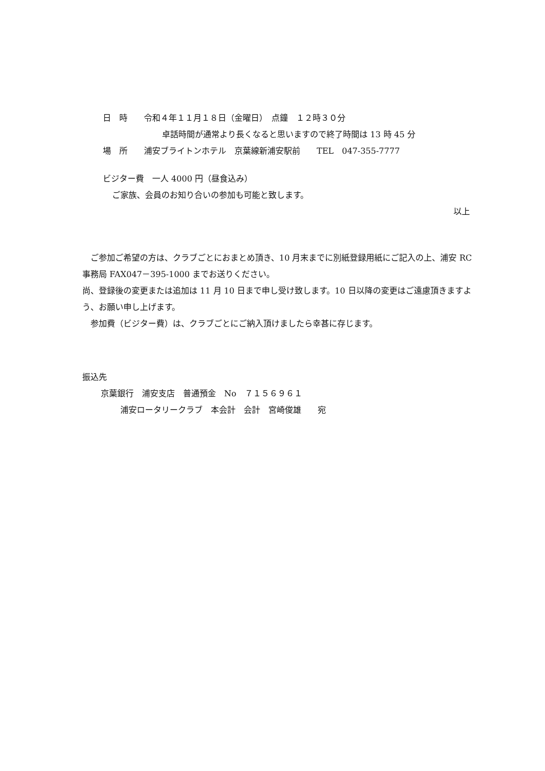日　時　　令和４年１１月１８日（金曜日）　点鐘　１２時３０分
卓話時間が通常より長くなると思いますので終了時間は 13 時 45 分
場　所　　浦安ブライトンホテル　京葉線新浦安駅前　　TEL　047-355-7777
ビジター費　一人 4000 円（昼食込み）
ご家族、会員のお知り合いの参加も可能と致します。
以上
　ご参加ご希望の方は、クラブごとにおまとめ頂き、10 月末までに別紙登録用紙にご記入の上、浦安 RC 事務局 FAX047－395-1000 までお送りください。
尚、登録後の変更または追加は 11 月 10 日まで申し受け致します。10 日以降の変更はご遠慮頂きますよう、お願い申し上げます。
　参加費（ビジター費）は、クラブごとにご納入頂けましたら幸甚に存じます。
振込先
京葉銀行　浦安支店　普通預金　No　７１５６９６１
浦安ロータリークラブ　本会計　会計　宮崎俊雄　　宛